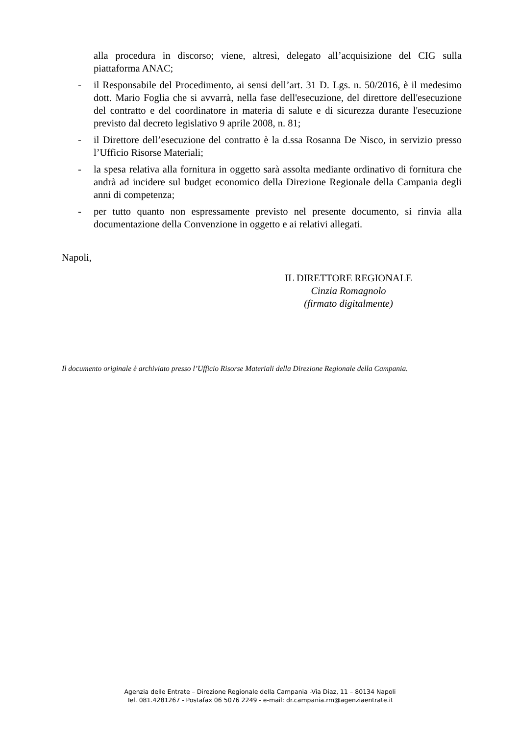alla procedura in discorso; viene, altresì, delegato all’acquisizione del CIG sulla piattaforma ANAC;
- il Responsabile del Procedimento, ai sensi dell’art. 31 D. Lgs. n. 50/2016, è il medesimo dott. Mario Foglia che si avvarrà, nella fase dell'esecuzione, del direttore dell'esecuzione del contratto e del coordinatore in materia di salute e di sicurezza durante l'esecuzione previsto dal decreto legislativo 9 aprile 2008, n. 81;
- il Direttore dell’esecuzione del contratto è la d.ssa Rosanna De Nisco, in servizio presso l’Ufficio Risorse Materiali;
- la spesa relativa alla fornitura in oggetto sarà assolta mediante ordinativo di fornitura che andrà ad incidere sul budget economico della Direzione Regionale della Campania degli anni di competenza;
- per tutto quanto non espressamente previsto nel presente documento, si rinvia alla documentazione della Convenzione in oggetto e ai relativi allegati.
Napoli,
IL DIRETTORE REGIONALE
Cinzia Romagnolo
(firmato digitalmente)
Il documento originale è archiviato presso l’Ufficio Risorse Materiali della Direzione Regionale della Campania.
Agenzia delle Entrate – Direzione Regionale della Campania -Via Diaz, 11 – 80134 Napoli
Tel. 081.4281267 - Postafax 06 5076 2249 - e-mail: dr.campania.rm@agenziaentrate.it